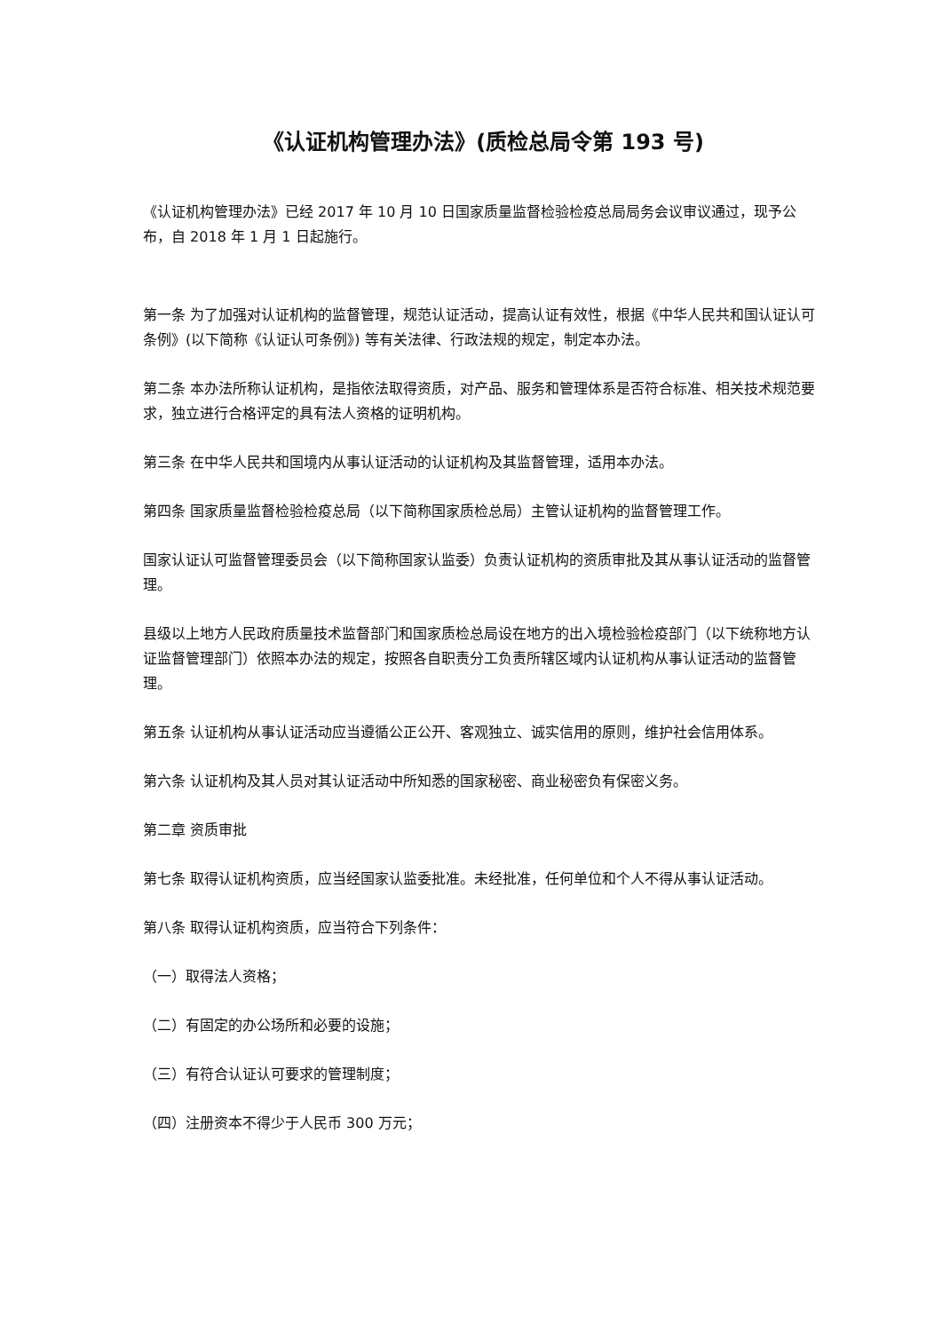《认证机构管理办法》(质检总局令第 193 号)
《认证机构管理办法》已经 2017 年 10 月 10 日国家质量监督检验检疫总局局务会议审议通过，现予公布，自 2018 年 1 月 1 日起施行。
第一条 为了加强对认证机构的监督管理，规范认证活动，提高认证有效性，根据《中华人民共和国认证认可条例》(以下简称《认证认可条例》) 等有关法律、行政法规的规定，制定本办法。
第二条 本办法所称认证机构，是指依法取得资质，对产品、服务和管理体系是否符合标准、相关技术规范要求，独立进行合格评定的具有法人资格的证明机构。
第三条 在中华人民共和国境内从事认证活动的认证机构及其监督管理，适用本办法。
第四条 国家质量监督检验检疫总局（以下简称国家质检总局）主管认证机构的监督管理工作。
国家认证认可监督管理委员会（以下简称国家认监委）负责认证机构的资质审批及其从事认证活动的监督管理。
县级以上地方人民政府质量技术监督部门和国家质检总局设在地方的出入境检验检疫部门（以下统称地方认证监督管理部门）依照本办法的规定，按照各自职责分工负责所辖区域内认证机构从事认证活动的监督管理。
第五条 认证机构从事认证活动应当遵循公正公开、客观独立、诚实信用的原则，维护社会信用体系。
第六条 认证机构及其人员对其认证活动中所知悉的国家秘密、商业秘密负有保密义务。
第二章 资质审批
第七条 取得认证机构资质，应当经国家认监委批准。未经批准，任何单位和个人不得从事认证活动。
第八条 取得认证机构资质，应当符合下列条件：
（一）取得法人资格；
（二）有固定的办公场所和必要的设施；
（三）有符合认证认可要求的管理制度；
（四）注册资本不得少于人民币 300 万元；